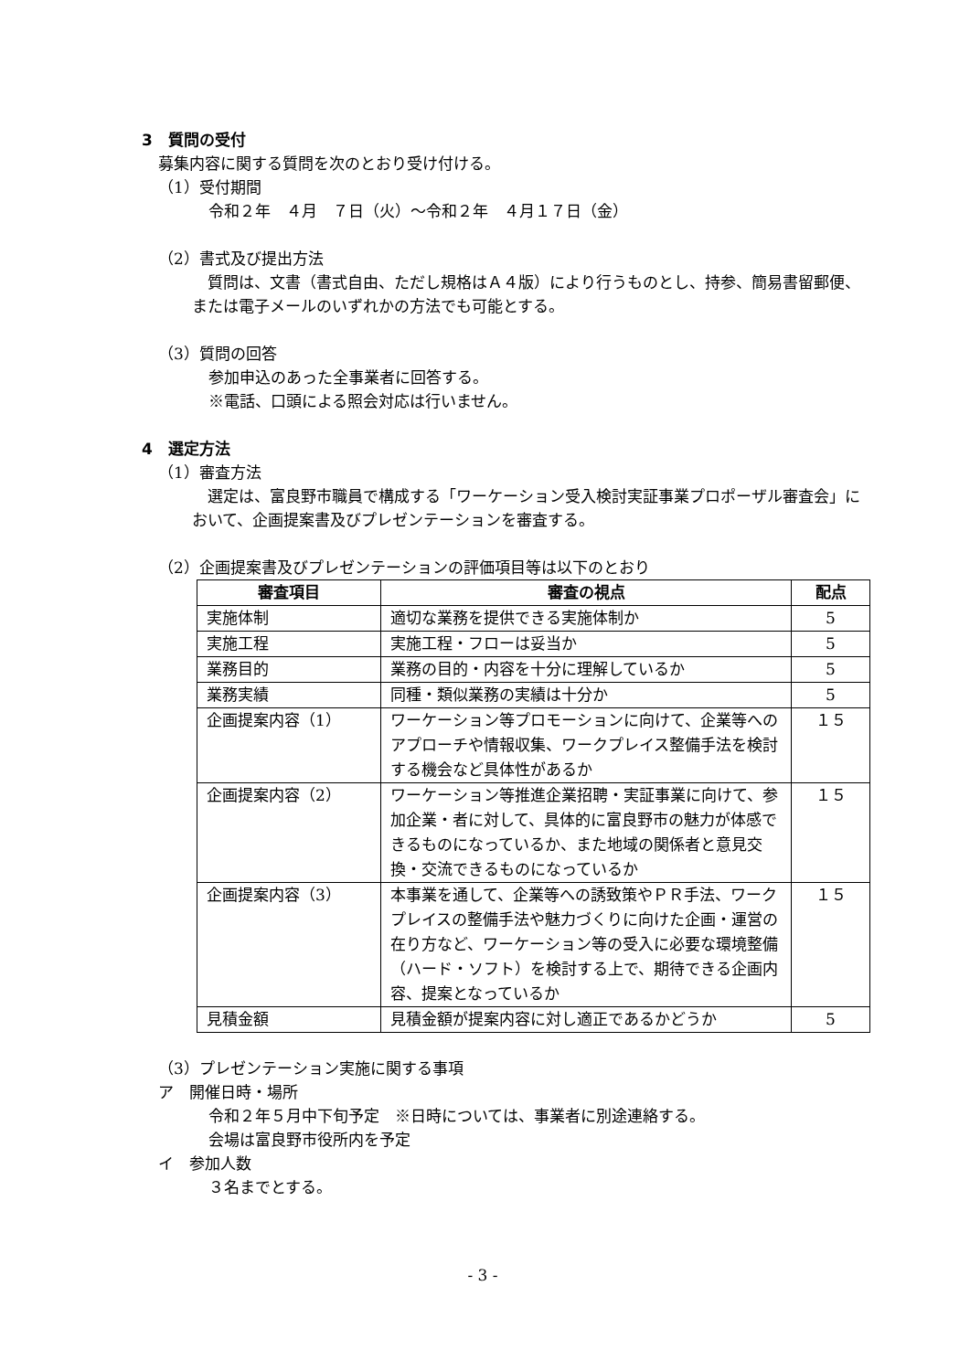3　質問の受付
募集内容に関する質問を次のとおり受け付ける。
（1）受付期間
令和２年　４月　７日（火）～令和２年　４月１７日（金）
（2）書式及び提出方法
　質問は、文書（書式自由、ただし規格はＡ４版）により行うものとし、持参、簡易書留郵便、または電子メールのいずれかの方法でも可能とする。
（3）質問の回答
参加申込のあった全事業者に回答する。
※電話、口頭による照会対応は行いません。
4　選定方法
（1）審査方法
　選定は、富良野市職員で構成する「ワーケーション受入検討実証事業プロポーザル審査会」において、企画提案書及びプレゼンテーションを審査する。
（2）企画提案書及びプレゼンテーションの評価項目等は以下のとおり
| 審査項目 | 審査の視点 | 配点 |
| --- | --- | --- |
| 実施体制 | 適切な業務を提供できる実施体制か | 5 |
| 実施工程 | 実施工程・フローは妥当か | 5 |
| 業務目的 | 業務の目的・内容を十分に理解しているか | 5 |
| 業務実績 | 同種・類似業務の実績は十分か | 5 |
| 企画提案内容（1） | ワーケーション等プロモーションに向けて、企業等へのアプローチや情報収集、ワークプレイス整備手法を検討する機会など具体性があるか | １５ |
| 企画提案内容（2） | ワーケーション等推進企業招聘・実証事業に向けて、参加企業・者に対して、具体的に富良野市の魅力が体感できるものになっているか、また地域の関係者と意見交換・交流できるものになっているか | １５ |
| 企画提案内容（3） | 本事業を通して、企業等への誘致策やＰＲ手法、ワークプレイスの整備手法や魅力づくりに向けた企画・運営の在り方など、ワーケーション等の受入に必要な環境整備（ハード・ソフト）を検討する上で、期待できる企画内容、提案となっているか | １５ |
| 見積金額 | 見積金額が提案内容に対し適正であるかどうか | 5 |
（3）プレゼンテーション実施に関する事項
ア　開催日時・場所
令和２年５月中下旬予定　※日時については、事業者に別途連絡する。
会場は富良野市役所内を予定
イ　参加人数
３名までとする。
- 3 -